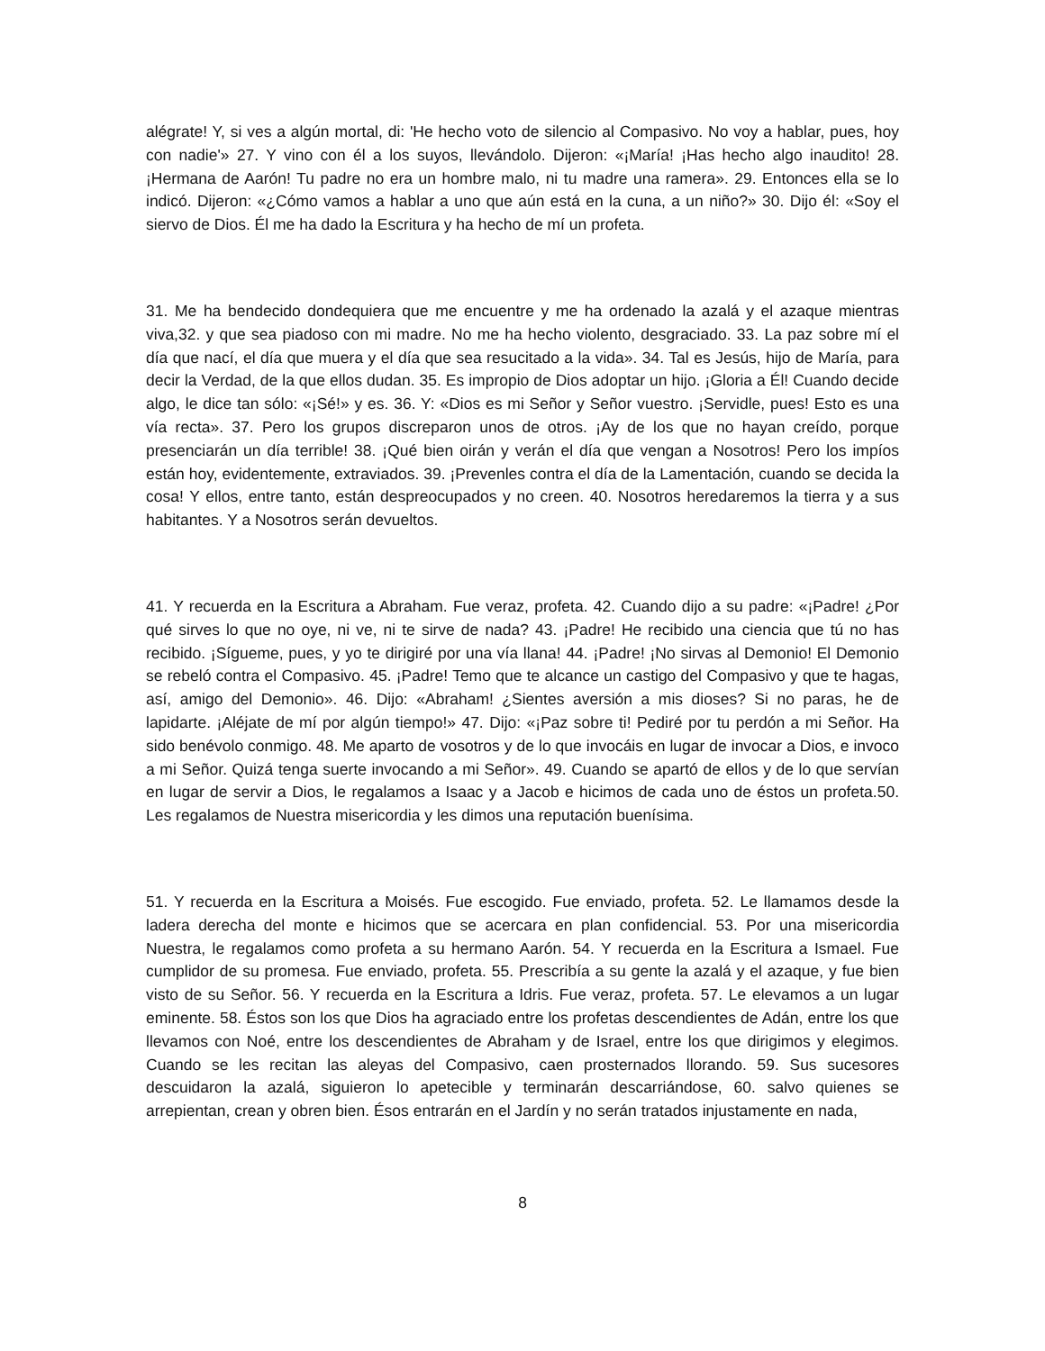alégrate! Y, si ves a algún mortal, di: 'He hecho voto de silencio al Compasivo. No voy a hablar, pues, hoy con nadie'» 27. Y vino con él a los suyos, llevándolo. Dijeron: «¡María! ¡Has hecho algo inaudito! 28. ¡Hermana de Aarón! Tu padre no era un hombre malo, ni tu madre una ramera». 29. Entonces ella se lo indicó. Dijeron: «¿Cómo vamos a hablar a uno que aún está en la cuna, a un niño?» 30. Dijo él: «Soy el siervo de Dios. Él me ha dado la Escritura y ha hecho de mí un profeta.
31. Me ha bendecido dondequiera que me encuentre y me ha ordenado la azalá y el azaque mientras viva,32. y que sea piadoso con mi madre. No me ha hecho violento, desgraciado. 33. La paz sobre mí el día que nací, el día que muera y el día que sea resucitado a la vida». 34. Tal es Jesús, hijo de María, para decir la Verdad, de la que ellos dudan. 35. Es impropio de Dios adoptar un hijo. ¡Gloria a Él! Cuando decide algo, le dice tan sólo: «¡Sé!» y es. 36. Y: «Dios es mi Señor y Señor vuestro. ¡Servidle, pues! Esto es una vía recta». 37. Pero los grupos discreparon unos de otros. ¡Ay de los que no hayan creído, porque presenciarán un día terrible! 38. ¡Qué bien oirán y verán el día que vengan a Nosotros! Pero los impíos están hoy, evidentemente, extraviados. 39. ¡Prevenles contra el día de la Lamentación, cuando se decida la cosa! Y ellos, entre tanto, están despreocupados y no creen. 40. Nosotros heredaremos la tierra y a sus habitantes. Y a Nosotros serán devueltos.
41. Y recuerda en la Escritura a Abraham. Fue veraz, profeta. 42. Cuando dijo a su padre: «¡Padre! ¿Por qué sirves lo que no oye, ni ve, ni te sirve de nada? 43. ¡Padre! He recibido una ciencia que tú no has recibido. ¡Sígueme, pues, y yo te dirigiré por una vía llana! 44. ¡Padre! ¡No sirvas al Demonio! El Demonio se rebeló contra el Compasivo. 45. ¡Padre! Temo que te alcance un castigo del Compasivo y que te hagas, así, amigo del Demonio». 46. Dijo: «Abraham! ¿Sientes aversión a mis dioses? Si no paras, he de lapidarte. ¡Aléjate de mí por algún tiempo!» 47. Dijo: «¡Paz sobre ti! Pediré por tu perdón a mi Señor. Ha sido benévolo conmigo. 48. Me aparto de vosotros y de lo que invocáis en lugar de invocar a Dios, e invoco a mi Señor. Quizá tenga suerte invocando a mi Señor». 49. Cuando se apartó de ellos y de lo que servían en lugar de servir a Dios, le regalamos a Isaac y a Jacob e hicimos de cada uno de éstos un profeta.50. Les regalamos de Nuestra misericordia y les dimos una reputación buenísima.
51. Y recuerda en la Escritura a Moisés. Fue escogido. Fue enviado, profeta. 52. Le llamamos desde la ladera derecha del monte e hicimos que se acercara en plan confidencial. 53. Por una misericordia Nuestra, le regalamos como profeta a su hermano Aarón. 54. Y recuerda en la Escritura a Ismael. Fue cumplidor de su promesa. Fue enviado, profeta. 55. Prescribía a su gente la azalá y el azaque, y fue bien visto de su Señor. 56. Y recuerda en la Escritura a Idris. Fue veraz, profeta. 57. Le elevamos a un lugar eminente. 58. Éstos son los que Dios ha agraciado entre los profetas descendientes de Adán, entre los que llevamos con Noé, entre los descendientes de Abraham y de Israel, entre los que dirigimos y elegimos. Cuando se les recitan las aleyas del Compasivo, caen prosternados llorando. 59. Sus sucesores descuidaron la azalá, siguieron lo apetecible y terminarán descarriándose, 60. salvo quienes se arrepientan, crean y obren bien. Ésos entrarán en el Jardín y no serán tratados injustamente en nada,
8